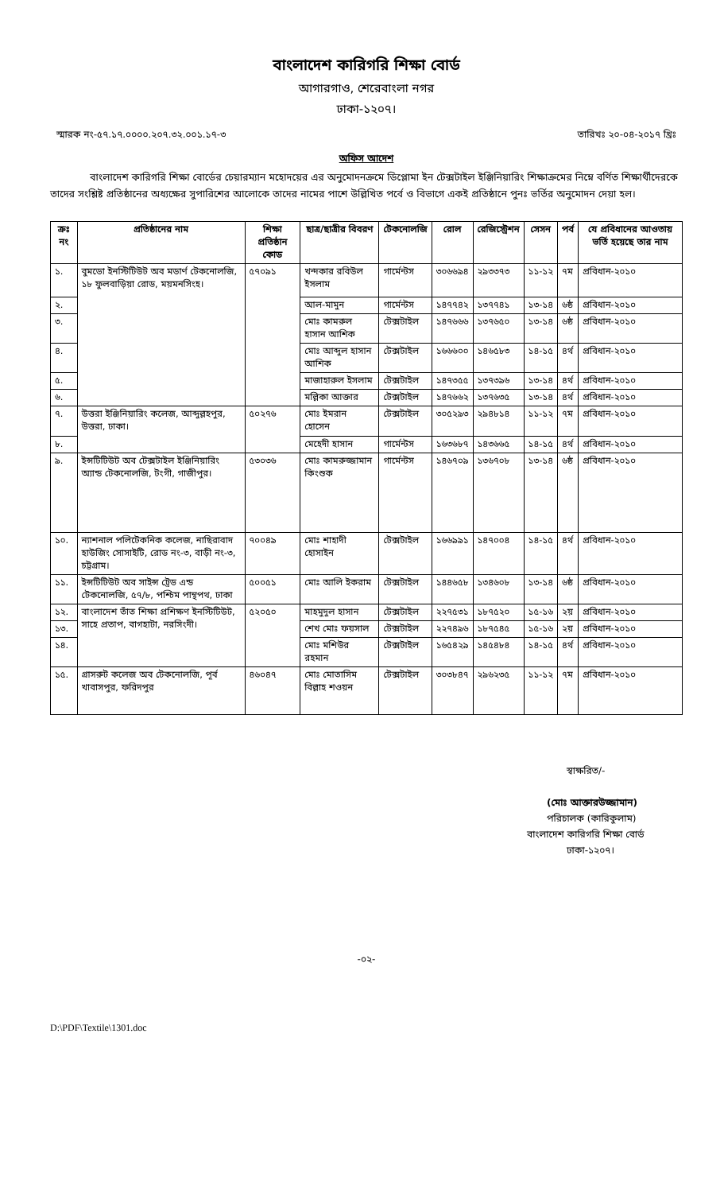বাংলাদেশ কারিগরি শিক্ষা বোর্ড
আগারগাও, শেরেবাংলা নগর
ঢাকা-১২০৭।
স্মারক নং-৫৭.১৭.০০০০.২০৭.৩২.০০১.১৭-৩ তারিখঃ ২০-০৪-২০১৭ খ্রিঃ
অফিস আদেশ
বাংলাদেশ কারিগরি শিক্ষা বোর্ডের চেয়ারম্যান মহোদয়ের এর অনুমোদনক্রমে ডিপ্লোমা ইন টেক্সটাইল ইঞ্জিনিয়ারিং শিক্ষাক্রমের নিম্নে বর্ণিত শিক্ষার্থীদেরকে তাদের সংশ্লিষ্ট প্রতিষ্ঠানের অধ্যক্ষের সুপারিশের আলোকে তাদের নামের পাশে উল্লিখিত পর্বে ও বিভাগে একই প্রতিষ্ঠানে পুনঃ ভর্তির অনুমোদন দেয়া হল।
| ক্রঃ নং | প্রতিষ্ঠানের নাম | শিক্ষা প্রতিষ্ঠান কোড | ছাত্র/ছাত্রীর বিবরণ | টেকনোলজি | রোল | রেজিস্ট্রেশন | সেসন | পর্ব | যে প্রবিধানের আওতায় ভর্তি হয়েছে তার নাম |
| --- | --- | --- | --- | --- | --- | --- | --- | --- | --- |
| ১. | বুমডো ইনস্টিটিউট অব মডার্ণ টেকনোলজি, ১৮ ফুলবাড়িয়া রোড, ময়মনসিংহ। | ৫৭০৯১ | খন্দকার রবিউল ইসলাম | গার্মেন্টস | ৩০৬৬৯৪ | ২৯৩৩৭৩ | ১১-১২ | ৭ম | প্রবিধান-২০১০ |
| ২. | | | আল-মামুন | গার্মেন্টস | ১৪৭৭৪২ | ১৩৭৭৪১ | ১৩-১৪ | ৬ষ্ঠ | প্রবিধান-২০১০ |
| ৩. | | | মোঃ কামরুল হাসান আশিক | টেক্সটাইল | ১৪৭৬৬৬ | ১৩৭৬৫০ | ১৩-১৪ | ৬ষ্ঠ | প্রবিধান-২০১০ |
| ৪. | | | মোঃ আব্দুল হাসান আশিক | টেক্সটাইল | ১৬৬৬০০ | ১৪৬৫৮৩ | ১৪-১৫ | ৪র্থ | প্রবিধান-২০১০ |
| ৫. | | | মাজাহারুল ইসলাম | টেক্সটাইল | ১৪৭৩৫৫ | ১৩৭৩৯৬ | ১৩-১৪ | ৪র্থ | প্রবিধান-২০১০ |
| ৬. | | | মল্লিকা আক্তার | টেক্সটাইল | ১৪৭৬৬২ | ১৩৭৬৩৫ | ১৩-১৪ | ৪র্থ | প্রবিধান-২০১০ |
| ৭. | উত্তরা ইঞ্জিনিয়ারিং কলেজ, আব্দুল্লহপুর, উত্তরা, ঢাকা। | ৫০২৭৬ | মোঃ ইমরান হোসেন | টেক্সটাইল | ৩০৫২৯৩ | ২৯৪৮১৪ | ১১-১২ | ৭ম | প্রবিধান-২০১০ |
| ৮. | | | মেহেদী হাসান | গার্মেন্টস | ১৬৩৬৮৭ | ১৪৩৬৬৫ | ১৪-১৫ | ৪র্থ | প্রবিধান-২০১০ |
| ৯. | ইন্সটিটিউট অব টেক্সটাইল ইঞ্জিনিয়ারিং অ্যান্ড টেকনোলজি, টংগী, গাজীপুর। | ৫৩০৩৬ | মোঃ কামরুজ্জামান কিংশুক | গার্মেন্টস | ১৪৬৭০৯ | ১৩৬৭০৮ | ১৩-১৪ | ৬ষ্ঠ | প্রবিধান-২০১০ |
| ১০. | ন্যাশনাল পলিটেকনিক কলেজ, নাছিরাবাদ হাউজিং সোসাইটি, রোড নং-৩, বাড়ী নং-৩, চট্টগ্রাম। | ৭০০৪৯ | মোঃ শাহাদী হোসাইন | টেক্সটাইল | ১৬৬৯৯১ | ১৪৭০০৪ | ১৪-১৫ | ৪র্থ | প্রবিধান-২০১০ |
| ১১. | ইন্সটিটিউট অব সাইন্স ট্রেড এন্ড টেকনোলজি, ৫৭/৮, পশ্চিম পান্থপথ, ঢাকা | ৫০০৫১ | মোঃ আলি ইকরাম | টেক্সটাইল | ১৪৪৬৫৮ | ১৩৪৬০৮ | ১৩-১৪ | ৬ষ্ঠ | প্রবিধান-২০১০ |
| ১২. | বাংলাদেশ তাঁত শিক্ষা প্রশিক্ষণ ইনস্টিটিউট, সাহে প্রতাপ, বাগহাটা, নরসিংদী। | ৫২০৫০ | মাহমুদুল হাসান | টেক্সটাইল | ২২৭৫৩১ | ১৮৭৫২০ | ১৫-১৬ | ২য় | প্রবিধান-২০১০ |
| ১৩. | | | শেখ মোঃ ফয়সাল | টেক্সটাইল | ২২৭৪৯৬ | ১৮৭৫৪৫ | ১৫-১৬ | ২য় | প্রবিধান-২০১০ |
| ১৪. | | | মোঃ মশিউর রহমান | টেক্সটাইল | ১৬৫৪২৯ | ১৪৫৪৮৪ | ১৪-১৫ | ৪র্থ | প্রবিধান-২০১০ |
| ১৫. | গ্রাসরুট কলেজ অব টেকনোলজি, পূর্ব খাবাসপুর, ফরিদপুর | ৪৬০৪৭ | মোঃ মোতাসিম বিল্লাহ শওয়ন | টেক্সটাইল | ৩০৩৮৪৭ | ২৯৬২৩৫ | ১১-১২ | ৭ম | প্রবিধান-২০১০ |
স্বাক্ষরিত/-
(মোঃ আক্তারউজ্জামান)
পরিচালক (কারিকুলাম)
বাংলাদেশ কারিগরি শিক্ষা বোর্ড
ঢাকা-১২০৭।
-০২-
D:\PDF\Textile\1301.doc